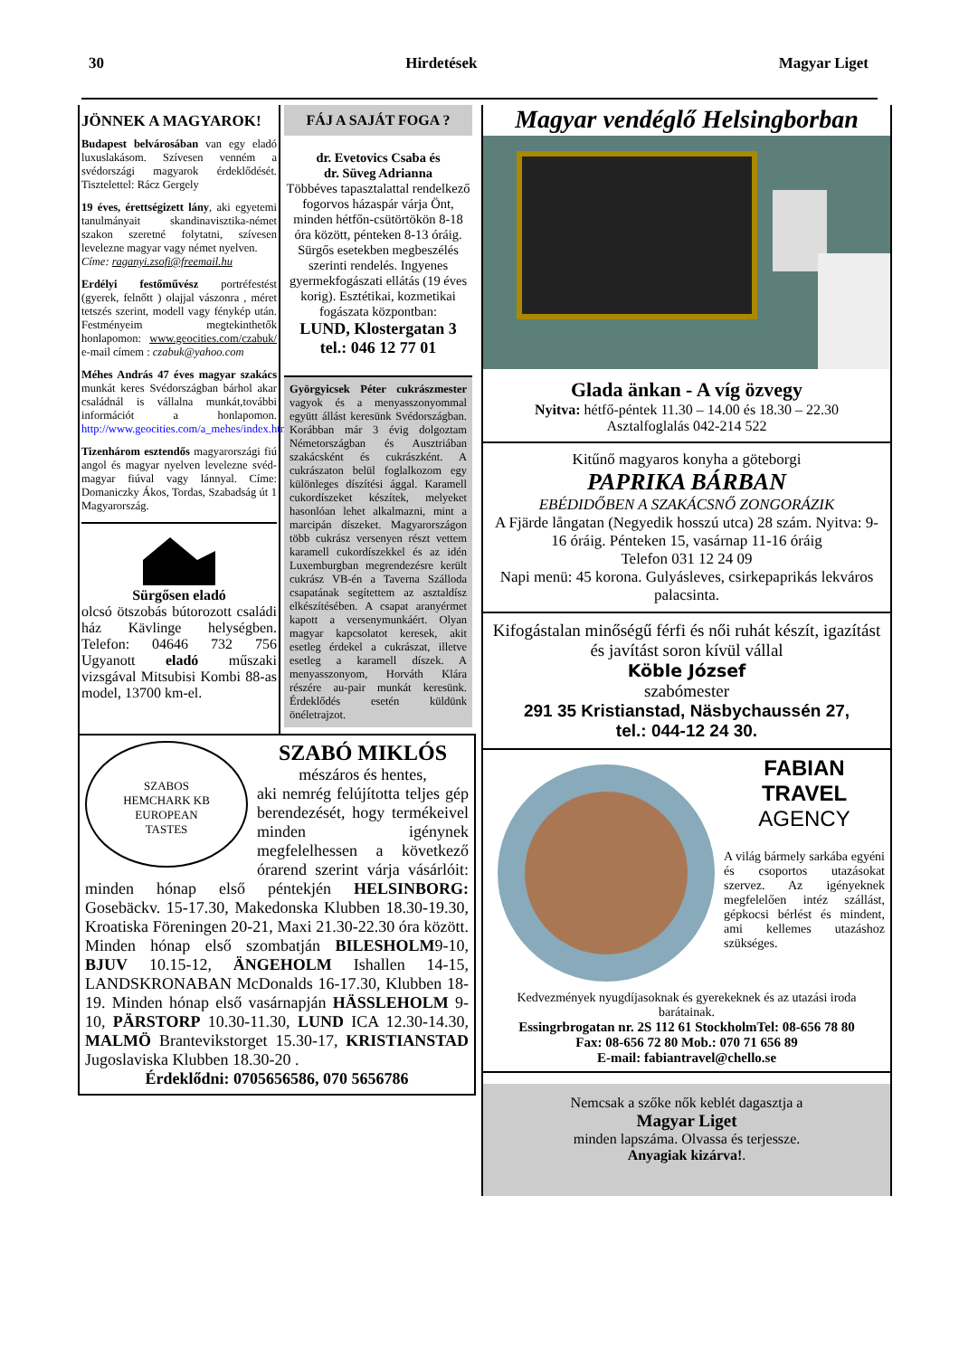30 Hirdetések Magyar Liget
JÖNNEK A MAGYAROK!
Budapest belvárosában van egy eladó luxuslakásom. Szívesen venném a svédországi magyarok érdeklődését. Tisztelettel: Rácz Gergely
19 éves, érettségizett lány, aki egyetemi tanulmányait skandinavisztika-német szakon szeretné folytatni, szívesen levelezne magyar vagy német nyelven.
Címe: raganyi.zsofi@freemail.hu
Erdélyi festőművész portréfestést (gyerek, felnőtt ) olajjal vászonra , méret tetszés szerint, modell vagy fénykép után. Festményeim megtekinthetők honlapomon: www.geocities.com/czabuk/ e-mail címem : czabuk@yahoo.com
Méhes András 47 éves magyar szakács munkát keres Svédországban bárhol akar családnál is vállalna munkát,további információt a honlapomon. http://www.geocities.com/a_mehes/index.html
Tizenhárom esztendős magyarországi fiú angol és magyar nyelven levelezne svéd-magyar fiúval vagy lánnyal. Címe: Domaniczky Ákos, Tordas, Szabadság út 1 Magyarország.
Sürgősen eladó
olcsó ötszobás bútorozott családi ház Kävlinge helységben. Telefon: 04646 732 756 Ugyanott eladó műszaki vizsgával Mitsubisi Kombi 88-as model, 13700 km-el.
FÁJ A SAJÁT FOGA ?
dr. Evetovics Csaba és
dr. Süveg Adrianna
Többéves tapasztalattal rendelkező fogorvos házaspár várja Önt, minden hétfőn-csütörtökön 8-18 óra között, pénteken 8-13 óráig.
Sürgős esetekben megbeszélés szerinti rendelés. Ingyenes gyermekfogászati ellátás (19 éves korig). Esztétikai, kozmetikai fogászata központban:
LUND, Klostergatan 3
tel.: 046 12 77 01
Györgyicsek Péter cukrászmester vagyok és a menyasszonyommal együtt állást keresünk Svédországban. Korábban már 3 évig dolgoztam Németországban és Ausztriában szakácsként és cukrászként. A cukrászaton belül foglalkozom egy különleges díszítési ággal. Karamell cukordíszeket készítek, melyeket hasonlóan lehet alkalmazni, mint a marcipán díszeket. Magyarországon több cukrász versenyen részt vettem karamell cukordíszekkel és az idén Luxemburgban megrendezésre került cukrász VB-én a Taverna Szálloda csapatának segítettem az asztaldísz elkészítésében. A csapat aranyérmet kapott a versenymunkáért. Olyan magyar kapcsolatot keresek, akit esetleg érdekel a cukrászat, illetve esetleg a karamell díszek. A menyasszonyom, Horváth Klára részére au-pair munkát keresünk. Érdeklődés esetén küldünk önéletrajzot.
SZABOS
HEMCHARK KB
EUROPEAN
TASTES
SZABÓ MIKLÓS
mészáros és hentes,
aki nemrég felújította teljes gép berendezését, hogy termékeivel minden igénynek megfelelhessen a következő órarend szerint várja vásárlóit: minden hónap első péntekjén HELSINBORG: Gosebäckv. 15-17.30, Makedonska Klubben 18.30-19.30, Kroatiska Föreningen 20-21, Maxi 21.30-22.30 óra között. Minden hónap első szombatján BILESHOLM9-10, BJUV 10.15-12, ÄNGEHOLM Ishallen 14-15, LANDSKRONABAN McDonalds 16-17.30, Klubben 18-19. Minden hónap első vasárnapján HÄSSLEHOLM 9-10, PÄRSTORP 10.30-11.30, LUND ICA 12.30-14.30, MALMÖ Brantevikstorget 15.30-17, KRISTIANSTAD Jugoslaviska Klubben 18.30-20 .
Érdeklődni: 0705656586, 070 5656786
Magyar vendéglő Helsingborban
Glada änkan - A víg özvegy
Nyitva: hétfő-péntek 11.30 – 14.00 és 18.30 – 22.30
Asztalfoglalás 042-214 522
Kitűnő magyaros konyha a göteborgi
PAPRIKA BÁRBAN
EBÉDIDŐBEN A SZAKÁCSNŐ ZONGORÁZIK
A Fjärde långatan (Negyedik hosszú utca) 28 szám. Nyitva: 9-16 óráig. Pénteken 15, vasárnap 11-16 óráig
Telefon 031 12 24 09
Napi menü: 45 korona. Gulyásleves, csirkepaprikás lekváros palacsinta.
Kifogástalan minőségű férfi és női ruhát készít, igazítást és javítást soron kívül vállal
Köble József
szabómester
291 35 Kristianstad, Näsbychaussén 27,
tel.: 044-12 24 30.
FABIAN
TRAVEL
AGENCY
A világ bármely sarkába egyéni és csoportos utazásokat szervez. Az igényeknek megfelelően intéz szállást, gépkocsi bérlést és mindent, ami kellemes utazáshoz szükséges.
Kedvezmények nyugdíjasoknak és gyerekeknek és az utazási iroda barátainak.
Essingrbrogatan nr. 2S 112 61 StockholmTel: 08-656 78 80
Fax: 08-656 72 80 Mob.: 070 71 656 89
E-mail: fabiantravel@chello.se
Nemcsak a szőke nők keblét dagasztja a
Magyar Liget
minden lapszáma. Olvassa és terjessze.
Anyagiak kizárva!.